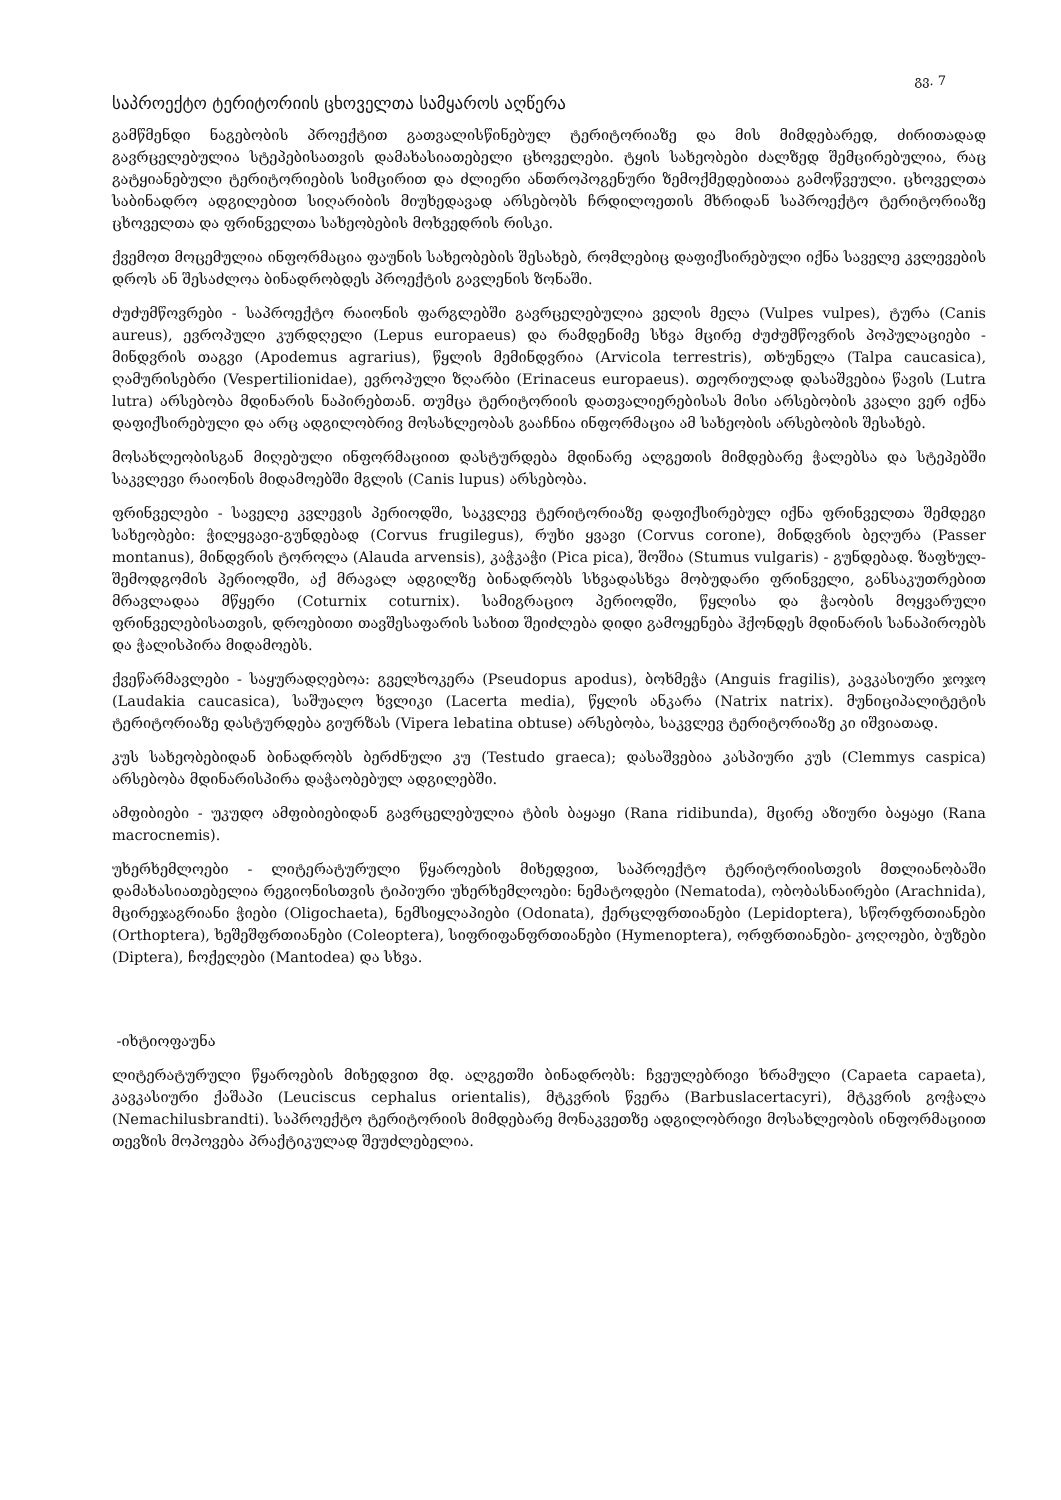გვ. 7
საპროექტო ტერიტორიის ცხოველთა სამყაროს აღწერა
გამწმენდი ნაგებობის პროექტით გათვალისწინებულ ტერიტორიაზე და მის მიმდებარედ, ძირითადად გავრცელებულია სტეპებისათვის დამახასიათებელი ცხოველები. ტყის სახეობები ძალზედ შემცირებულია, რაც გატყიანებული ტერიტორიების სიმცირით და ძლიერი ანთროპოგენური ზემოქმედებითაა გამოწვეული. ცხოველთა საბინადრო ადგილებით სიღარიბის მიუხედავად არსებობს ჩრდილოეთის მხრიდან საპროექტო ტერიტორიაზე ცხოველთა და ფრინველთა სახეობების მოხვედრის რისკი.
ქვემოთ მოცემულია ინფორმაცია ფაუნის სახეობების შესახებ, რომლებიც დაფიქსირებული იქნა საველე კვლევების დროს ან შესაძლოა ბინადრობდეს პროექტის გავლენის ზონაში.
ძუძუმწოვრები - საპროექტო რაიონის ფარგლებში გავრცელებულია ველის მელა (Vulpes vulpes), ტურა (Canis aureus), ევროპული კურდღელი (Lepus europaeus) და რამდენიმე სხვა მცირე ძუძუმწოვრის პოპულაციები - მინდვრის თაგვი (Apodemus agrarius), წყლის მემინდვრია (Arvicola terrestris), თხუნელა (Talpa caucasica), ღამურისებრი (Vespertilionidae), ევროპული ზღარბი (Erinaceus europaeus). თეორიულად დასაშვებია წავის (Lutra lutra) არსებობა მდინარის ნაპირებთან. თუმცა ტერიტორიის დათვალიერებისას მისი არსებობის კვალი ვერ იქნა დაფიქსირებული და არც ადგილობრივ მოსახლეობას გააჩნია ინფორმაცია ამ სახეობის არსებობის შესახებ.
მოსახლეობისგან მიღებული ინფორმაციით დასტურდება მდინარე ალგეთის მიმდებარე ჭალებსა და სტეპებში საკვლევი რაიონის მიდამოებში მგლის (Canis lupus) არსებობა.
ფრინველები - საველე კვლევის პერიოდში, საკვლევ ტერიტორიაზე დაფიქსირებულ იქნა ფრინველთა შემდეგი სახეობები: ჭილყვავი-გუნდებად (Corvus frugilegus), რუხი ყვავი (Corvus corone), მინდვრის ბეღურა (Passer montanus), მინდვრის ტოროლა (Alauda arvensis), კაჭკაჭი (Pica pica), შოშია (Stumus vulgaris) - გუნდებად. ზაფხულ-შემოდგომის პერიოდში, აქ მრავალ ადგილზე ბინადრობს სხვადასხვა მობუდარი ფრინველი, განსაკუთრებით მრავლადაა მწყერი (Coturnix coturnix). სამიგრაციო პერიოდში, წყლისა და ჭაობის მოყვარული ფრინველებისათვის, დროებითი თავშესაფარის სახით შეიძლება დიდი გამოყენება ჰქონდეს მდინარის სანაპიროებს და ჭალისპირა მიდამოებს.
ქვეწარმავლები - საყურადღებოა: გველხოკერა (Pseudopus apodus), ბოხმეჭა (Anguis fragilis), კავკასიური ჯოჯო (Laudakia caucasica), საშუალო ხვლიკი (Lacerta media), წყლის ანკარა (Natrix natrix). მუნიციპალიტეტის ტერიტორიაზე დასტურდება გიურზას (Vipera lebatina obtuse) არსებობა, საკვლევ ტერიტორიაზე კი იშვიათად.
კუს სახეობებიდან ბინადრობს ბერძნული კუ (Testudo graeca); დასაშვებია კასპიური კუს (Clemmys caspica) არსებობა მდინარისპირა დაჭაობებულ ადგილებში.
ამფიბიები - უკუდო ამფიბიებიდან გავრცელებულია ტბის ბაყაყი (Rana ridibunda), მცირე აზიური ბაყაყი (Rana macrocnemis).
უხერხემლოები - ლიტერატურული წყაროების მიხედვით, საპროექტო ტერიტორიისთვის მთლიანობაში დამახასიათებელია რეგიონისთვის ტიპიური უხერხემლოები: ნემატოდები (Nematoda), ობობასნაირები (Arachnida), მცირეჯაგრიანი ჭიები (Oligochaeta), ნემსიყლაპიები (Odonata), ქერცლფრთიანები (Lepidoptera), სწორფრთიანები (Orthoptera), ხეშეშფრთიანები (Coleoptera), სიფრიფანფრთიანები (Hymenoptera), ორფრთიანები- კოღოები, ბუზები (Diptera), ჩოქელები (Mantodea) და სხვა.
-იხტიოფაუნა
ლიტერატურული წყაროების მიხედვით მდ. ალგეთში ბინადრობს: ჩვეულებრივი ხრამული (Capaeta capaeta), კავკასიური ქაშაპი (Leuciscus cephalus orientalis), მტკვრის წვერა (Barbuslacertacyri), მტკვრის გოჭალა (Nemachilusbrandti). საპროექტო ტერიტორიის მიმდებარე მონაკვეთზე ადგილობრივი მოსახლეობის ინფორმაციით თევზის მოპოვება პრაქტიკულად შეუძლებელია.